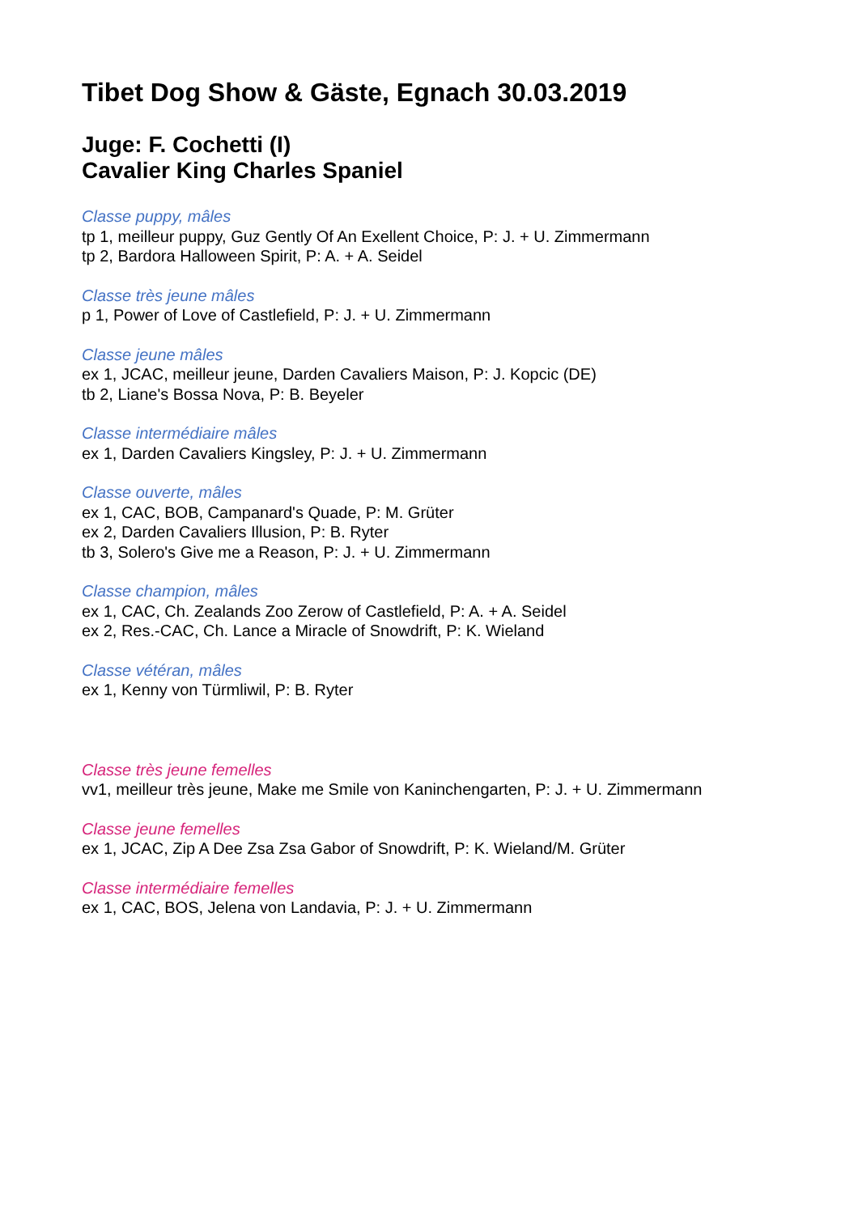Tibet Dog Show & Gäste, Egnach 30.03.2019
Juge: F. Cochetti (I)
Cavalier King Charles Spaniel
Classe puppy, mâles
tp 1, meilleur puppy, Guz Gently Of An Exellent Choice, P: J. + U. Zimmermann
tp 2, Bardora Halloween Spirit, P: A. + A. Seidel
Classe très jeune mâles
p 1, Power of Love of Castlefield, P: J. + U. Zimmermann
Classe jeune mâles
ex 1, JCAC, meilleur jeune, Darden Cavaliers Maison, P: J. Kopcic (DE)
tb 2, Liane's Bossa Nova, P: B. Beyeler
Classe intermédiaire mâles
ex 1, Darden Cavaliers Kingsley, P: J. + U. Zimmermann
Classe ouverte, mâles
ex 1, CAC, BOB, Campanard's Quade, P: M. Grüter
ex 2, Darden Cavaliers Illusion, P: B. Ryter
tb 3, Solero's Give me a Reason, P: J. + U. Zimmermann
Classe champion, mâles
ex 1, CAC, Ch. Zealands Zoo Zerow of Castlefield, P: A. + A. Seidel
ex 2, Res.-CAC, Ch. Lance a Miracle of Snowdrift, P: K. Wieland
Classe vétéran, mâles
ex 1, Kenny von Türmliwil, P: B. Ryter
Classe très jeune femelles
vv1, meilleur très jeune, Make me Smile von Kaninchengarten, P: J. + U. Zimmermann
Classe jeune femelles
ex 1, JCAC, Zip A Dee Zsa Zsa Gabor of Snowdrift, P: K. Wieland/M. Grüter
Classe intermédiaire femelles
ex 1, CAC, BOS, Jelena von Landavia, P: J. + U. Zimmermann